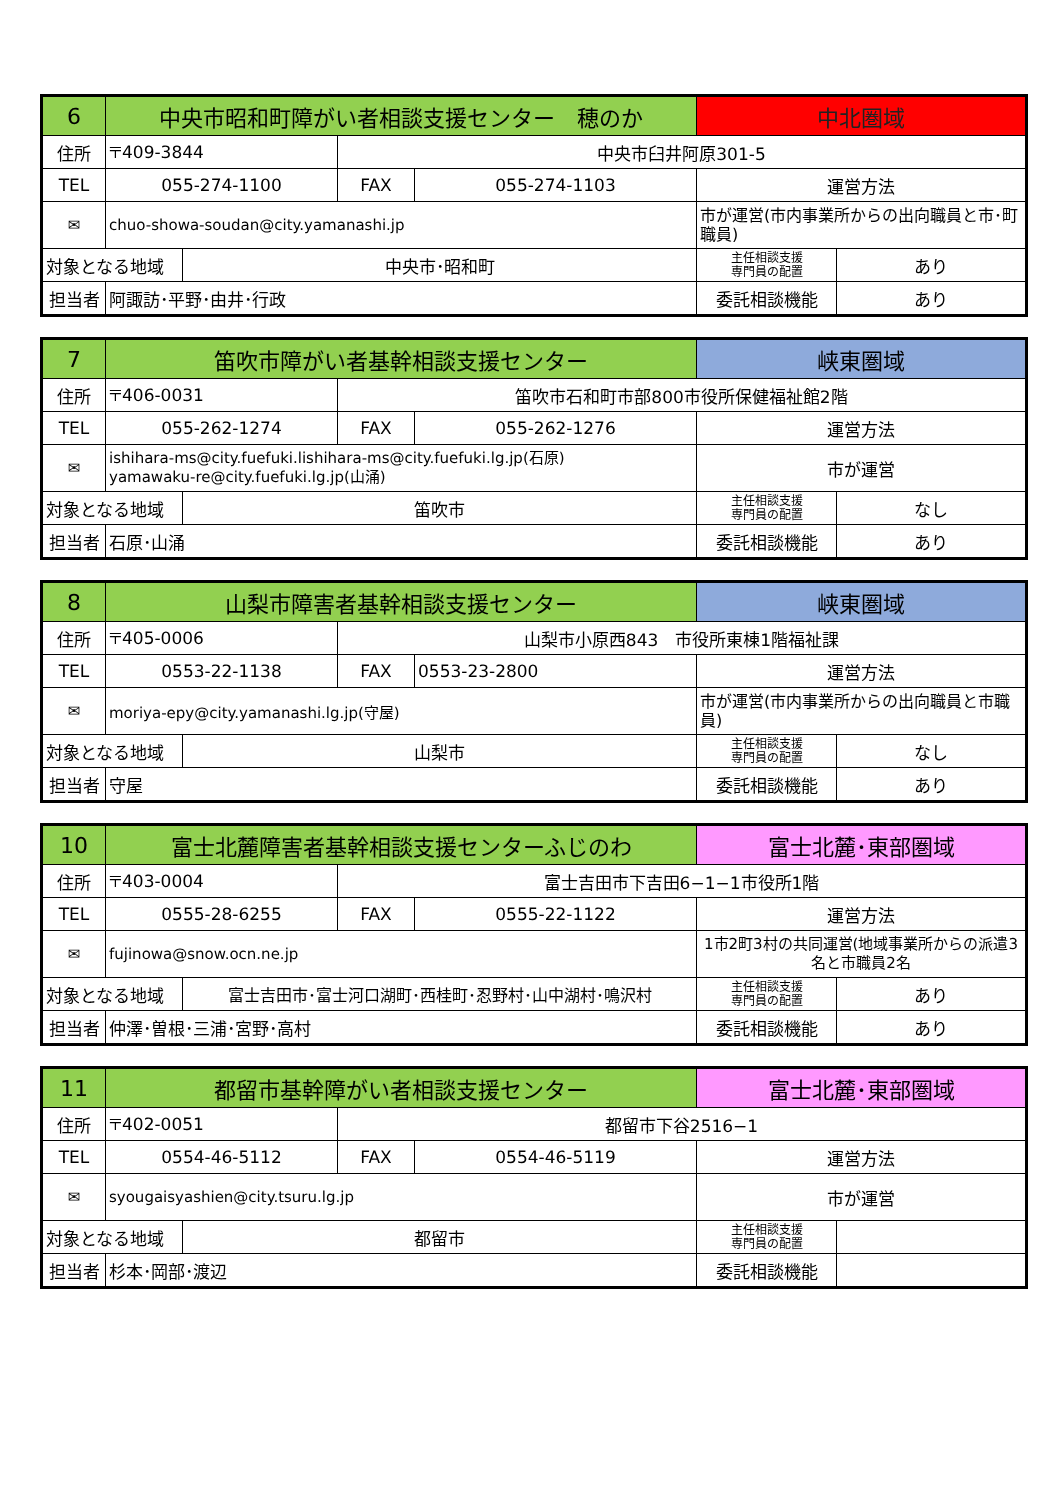| 6 | 中央市昭和町障がい者相談支援センター 穂のか | | | | 中北圏域 | |
| 住所 | 〒409-3844 | | 中央市臼井阿原301-5 | | | |
| TEL | 055-274-1100 | | FAX | 055-274-1103 | 運営方法 | |
| ✉ | chuo-showa-soudan@city.yamanashi.jp | | | | 市が運営(市内事業所からの出向職員と市･町職員) | |
| 対象となる地域 | | 中央市･昭和町 | | | 主任相談支援 専門員の配置 | あり |
| 担当者 | 阿諏訪･平野･由井･行政 | | | | 委託相談機能 | あり |
| 7 | 笛吹市障がい者基幹相談支援センター | | | | 峡東圏域 | |
| 住所 | 〒406-0031 | | 笛吹市石和町市部800市役所保健福祉館2階 | | | |
| TEL | 055-262-1274 | | FAX | 055-262-1276 | 運営方法 | |
| ✉ | ishihara-ms@city.fuefuki.lishihara-ms@city.fuefuki.lg.jp(石原) yamawaku-re@city.fuefuki.lg.jp(山涌) | | | | 市が運営 | |
| 対象となる地域 | | 笛吹市 | | | 主任相談支援 専門員の配置 | なし |
| 担当者 | 石原･山涌 | | | | 委託相談機能 | あり |
| 8 | 山梨市障害者基幹相談支援センター | | | | 峡東圏域 | |
| 住所 | 〒405-0006 | | 山梨市小原西843 市役所東棟1階福祉課 | | | |
| TEL | 0553-22-1138 | | FAX | 0553-23-2800 | 運営方法 | |
| ✉ | moriya-epy@city.yamanashi.lg.jp(守屋) | | | | 市が運営(市内事業所からの出向職員と市職員) | |
| 対象となる地域 | | 山梨市 | | | 主任相談支援 専門員の配置 | なし |
| 担当者 | 守屋 | | | | 委託相談機能 | あり |
| 10 | 富士北麓障害者基幹相談支援センターふじのわ | | | | 富士北麓･東部圏域 | |
| 住所 | 〒403-0004 | | 富士吉田市下吉田6−1−1市役所1階 | | | |
| TEL | 0555-28-6255 | | FAX | 0555-22-1122 | 運営方法 | |
| ✉ | fujinowa@snow.ocn.ne.jp | | | | 1市2町3村の共同運営(地域事業所からの派遣3名と市職員2名 | |
| 対象となる地域 | | 富士吉田市･富士河口湖町･西桂町･忍野村･山中湖村･鳴沢村 | | | 主任相談支援 専門員の配置 | あり |
| 担当者 | 仲澤･曽根･三浦･宮野･高村 | | | | 委託相談機能 | あり |
| 11 | 都留市基幹障がい者相談支援センター | | | | 富士北麓･東部圏域 | |
| 住所 | 〒402-0051 | | 都留市下谷2516−1 | | | |
| TEL | 0554-46-5112 | | FAX | 0554-46-5119 | 運営方法 | |
| ✉ | syougaisyashien@city.tsuru.lg.jp | | | | 市が運営 | |
| 対象となる地域 | | 都留市 | | | 主任相談支援 専門員の配置 | |
| 担当者 | 杉本･岡部･渡辺 | | | | 委託相談機能 | |